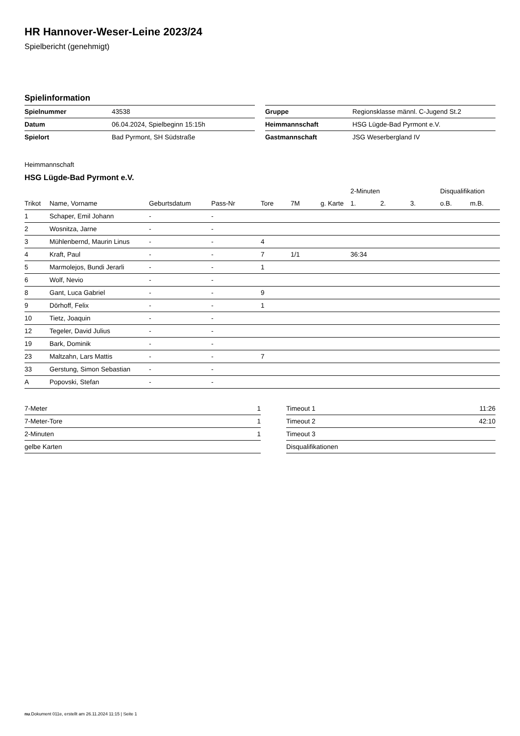HR Hannover-Weser-Leine 2023/24
Spielbericht (genehmigt)
Spielinformation
| Spielnummer | 43538 |
| Datum | 06.04.2024, Spielbeginn 15:15h |
| Spielort | Bad Pyrmont, SH Südstraße |
| Gruppe | Regionsklasse männl. C-Jugend St.2 |
| Heimmannschaft | HSG Lügde-Bad Pyrmont e.V. |
| Gastmannschaft | JSG Weserbergland IV |
Heimmannschaft
HSG Lügde-Bad Pyrmont e.V.
| | | | | | | | 2-Minuten | | | Disqualifikation | |
| --- | --- | --- | --- | --- | --- | --- | --- | --- | --- | --- | --- |
| Trikot | Name, Vorname | Geburtsdatum | Pass-Nr | Tore | 7M | g. Karte | 1. | 2. | 3. | o.B. | m.B. |
| 1 | Schaper, Emil Johann | - | - | | | | | | | | |
| 2 | Wosnitza, Jarne | - | - | | | | | | | | |
| 3 | Mühlenbernd, Maurin Linus | - | - | 4 | | | | | | | |
| 4 | Kraft, Paul | - | - | 7 | 1/1 | | 36:34 | | | | |
| 5 | Marmolejos, Bundi Jerarli | - | - | 1 | | | | | | | |
| 6 | Wolf, Nevio | - | - | | | | | | | | |
| 8 | Gant, Luca Gabriel | - | - | 9 | | | | | | | |
| 9 | Dörhoff, Felix | - | - | 1 | | | | | | | |
| 10 | Tietz, Joaquin | - | - | | | | | | | | |
| 12 | Tegeler, David Julius | - | - | | | | | | | | |
| 19 | Bark, Dominik | - | - | | | | | | | | |
| 23 | Maltzahn, Lars Mattis | - | - | 7 | | | | | | | |
| 33 | Gerstung, Simon Sebastian | - | - | | | | | | | | |
| A | Popovski, Stefan | - | - | | | | | | | | |
| 7-Meter | 1 |
| 7-Meter-Tore | 1 |
| 2-Minuten | 1 |
| gelbe Karten | |
| Timeout 1 | 11:26 |
| Timeout 2 | 42:10 |
| Timeout 3 | |
| Disqualifikationen | |
nu.Dokument 011e, erstellt am 26.11.2024 11:15 | Seite 1